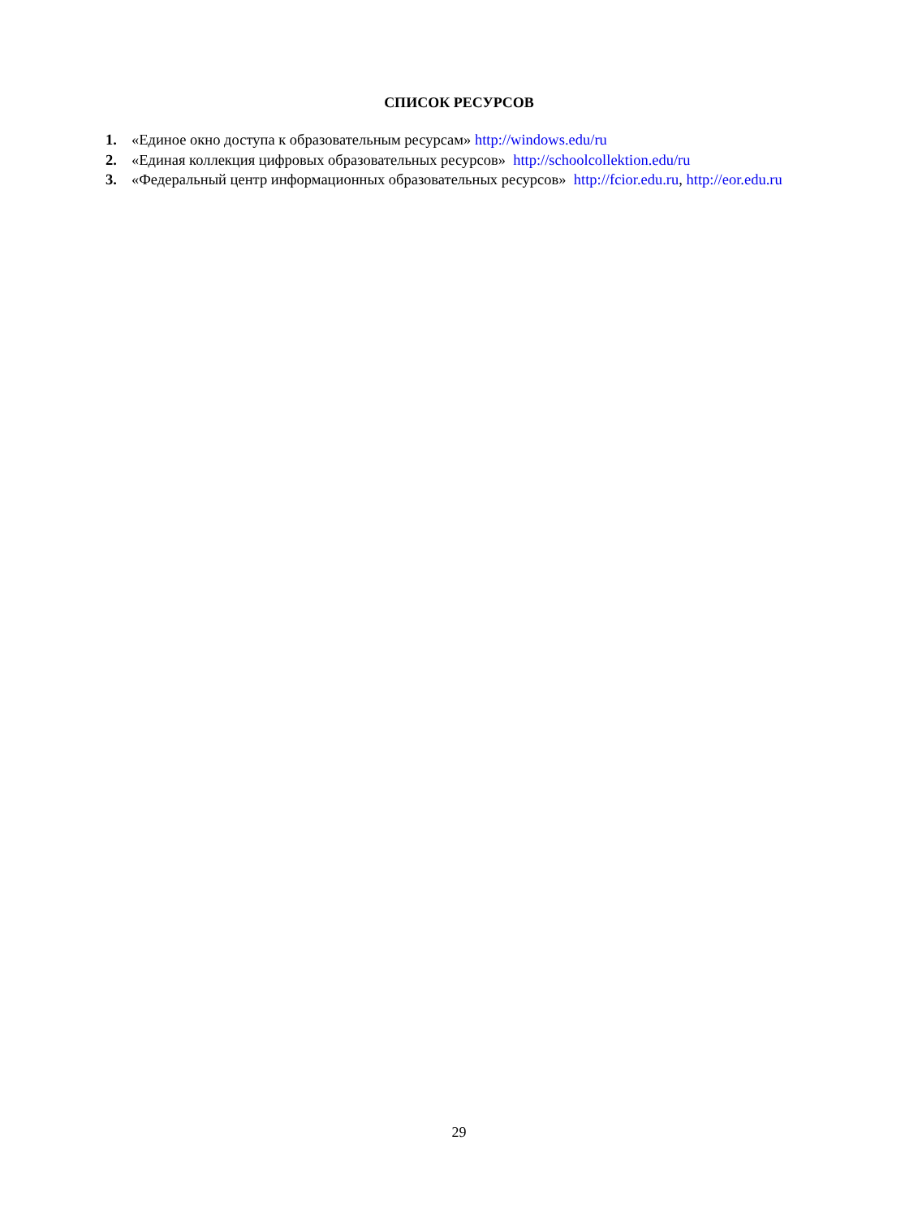СПИСОК РЕСУРСОВ
1. «Единое окно доступа к образовательным ресурсам» http://windows.edu/ru
2. «Единая коллекция цифровых образовательных ресурсов» http://schoolcollektion.edu/ru
3. «Федеральный центр информационных образовательных ресурсов» http://fcior.edu.ru, http://eor.edu.ru
29